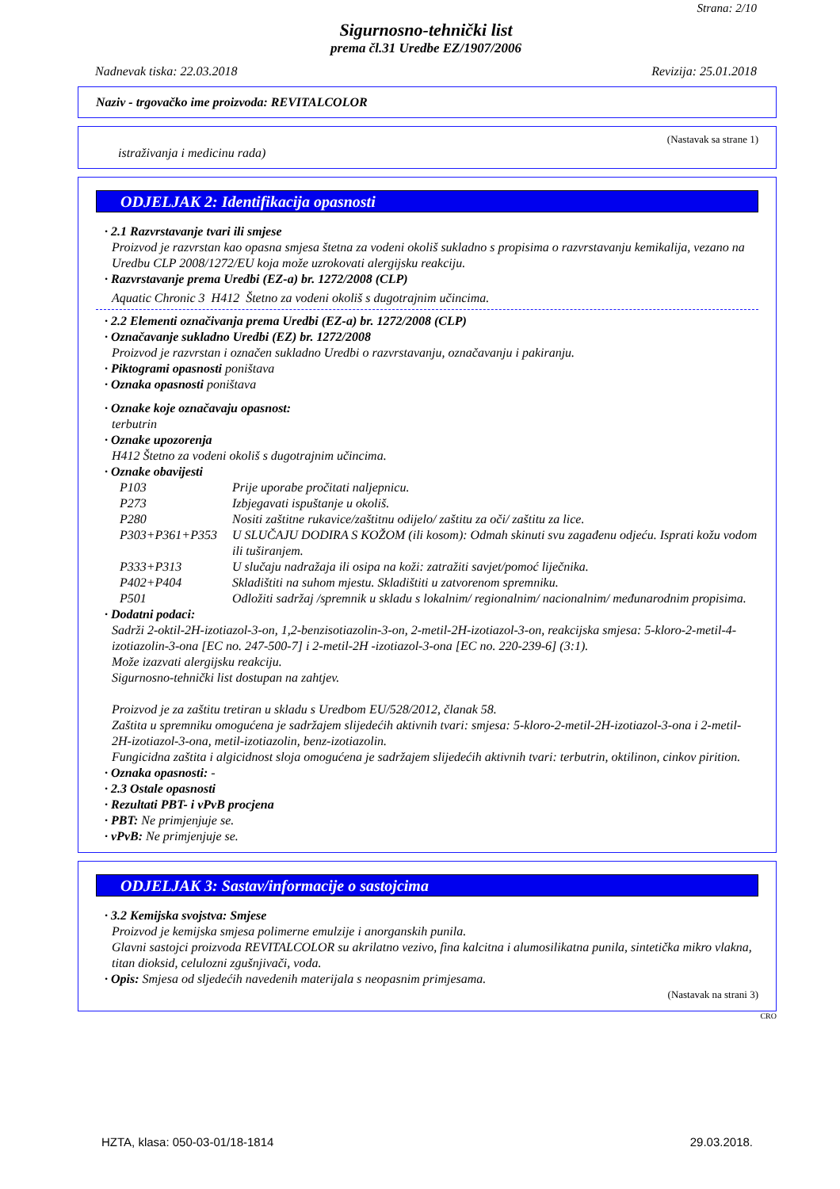Strana: 2/10
Sigurnosno-tehnički list
prema čl.31 Uredbe EZ/1907/2006
Nadnevak tiska: 22.03.2018 Revizija: 25.01.2018
Naziv - trgovačko ime proizvoda: REVITALCOLOR
(Nastavak sa strane 1)
istraživanja i medicinu rada)
ODJELJAK 2: Identifikacija opasnosti
· 2.1 Razvrstavanje tvari ili smjese
Proizvod je razvrstan kao opasna smjesa štetna za vodeni okoliš sukladno s propisima o razvrstavanju kemikalija, vezano na Uredbu CLP 2008/1272/EU koja može uzrokovati alergijsku reakciju.
· Razvrstavanje prema Uredbi (EZ-a) br. 1272/2008 (CLP)
Aquatic Chronic 3 H412 Štetno za vodeni okoliš s dugotrajnim učincima.
· 2.2 Elementi označivanja prema Uredbi (EZ-a) br. 1272/2008 (CLP)
· Označavanje sukladno Uredbi (EZ) br. 1272/2008
Proizvod je razvrstan i označen sukladno Uredbi o razvrstavanju, označavanju i pakiranju.
· Piktogrami opasnosti poništava
· Oznaka opasnosti poništava
· Oznake koje označavaju opasnost:
terbutrin
· Oznake upozorenja
H412 Štetno za vodeni okoliš s dugotrajnim učincima.
· Oznake obavijesti
| P103 | Prije uporabe pročitati naljepnicu. |
| P273 | Izbjegavati ispuštanje u okoliš. |
| P280 | Nositi zaštitne rukavice/zaštitnu odijelo/ zaštitu za oči/ zaštitu za lice. |
| P303+P361+P353 | U SLUČAJU DODIRA S KOŽOM (ili kosom): Odmah skinuti svu zagađenu odjeću. Isprati kožu vodom ili tuširanjem. |
| P333+P313 | U slučaju nadražaja ili osipa na koži: zatražiti savjet/pomoć liječnika. |
| P402+P404 | Skladištiti na suhom mjestu. Skladištiti u zatvorenom spremniku. |
| P501 | Odložiti sadržaj /spremnik u skladu s lokalnim/ regionalnim/ nacionalnim/ međunarodnim propisima. |
· Dodatni podaci:
Sadrži 2-oktil-2H-izotiazol-3-on, 1,2-benzisotiazolin-3-on, 2-metil-2H-izotiazol-3-on, reakcijska smjesa: 5-kloro-2-metil-4-izotiazolin-3-ona [EC no. 247-500-7] i 2-metil-2H -izotiazol-3-ona [EC no. 220-239-6] (3:1).
Može izazvati alergijsku reakciju.
Sigurnosno-tehnički list dostupan na zahtjev.
Proizvod je za zaštitu tretiran u skladu s Uredbom EU/528/2012, članak 58.
Zaštita u spremniku omogućena je sadržajem slijedećih aktivnih tvari: smjesa: 5-kloro-2-metil-2H-izotiazol-3-ona i 2-metil-2H-izotiazol-3-ona, metil-izotiazolin, benz-izotiazolin.
Fungicidna zaštita i algicidnost sloja omogućena je sadržajem slijedećih aktivnih tvari: terbutrin, oktilinon, cinkov pirition.
· Oznaka opasnosti: -
· 2.3 Ostale opasnosti
· Rezultati PBT- i vPvB procjena
· PBT: Ne primjenjuje se.
· vPvB: Ne primjenjuje se.
ODJELJAK 3: Sastav/informacije o sastojcima
· 3.2 Kemijska svojstva: Smjese
Proizvod je kemijska smjesa polimerne emulzije i anorganskih punila.
Glavni sastojci proizvoda REVITALCOLOR su akrilatno vezivo, fina kalcitna i alumosilikatna punila, sintetička mikro vlakna, titan dioksid, celulozni zgušnjivači, voda.
· Opis: Smjesa od sljedećih navedenih materijala s neopasnim primjesama.
(Nastavak na strani 3)
CRO
HZTA, klasa: 050-03-01/18-1814 29.03.2018.